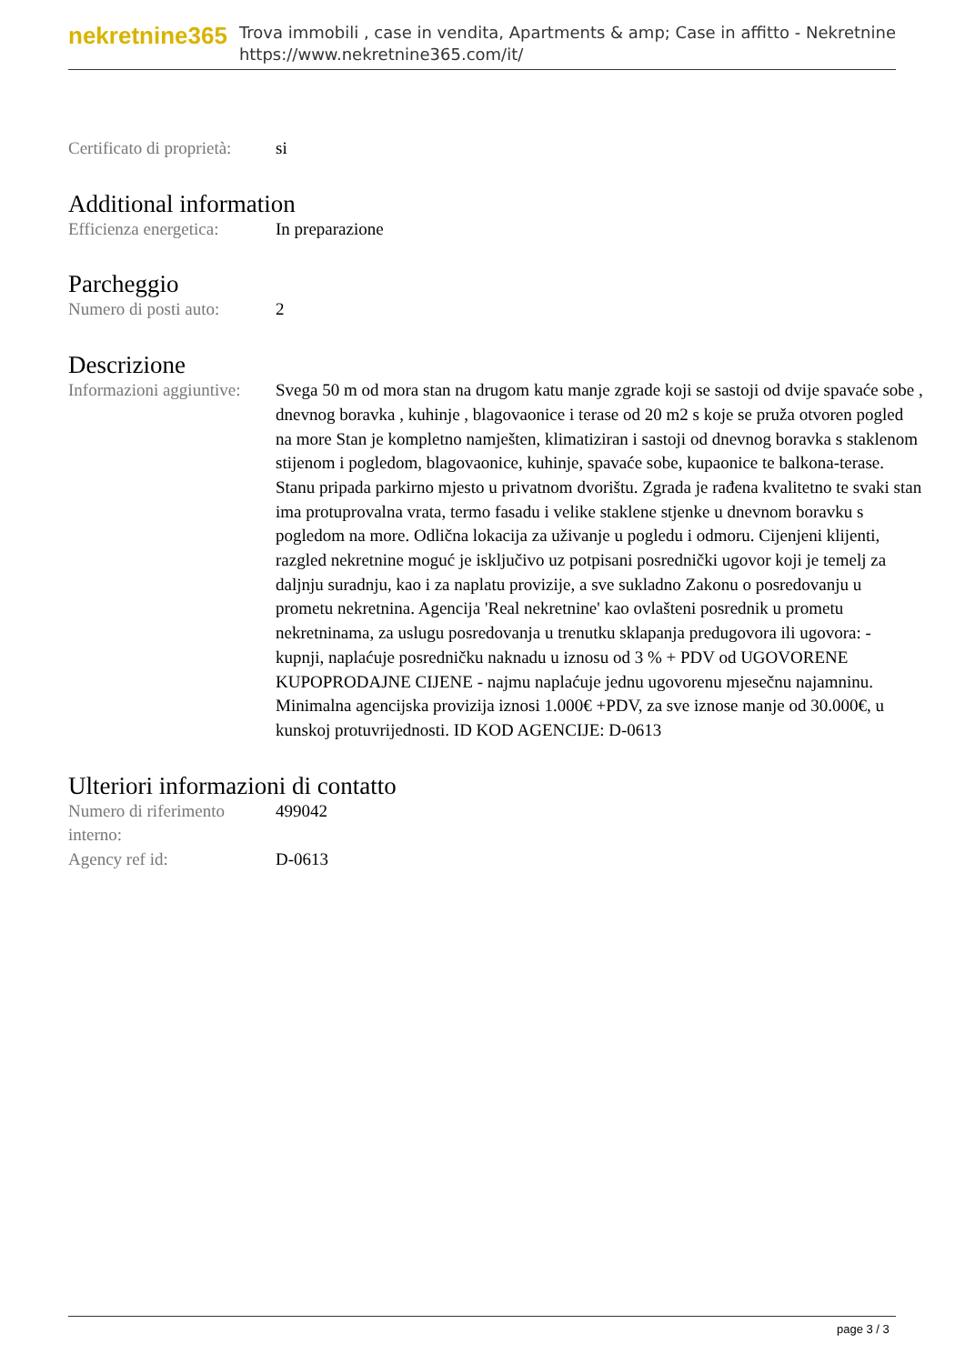nekretnine365
Trova immobili , case in vendita, Apartments & amp; Case in affitto - Nekretnine
https://www.nekretnine365.com/it/
Certificato di proprietà:
si
Additional information
Efficienza energetica:
In preparazione
Parcheggio
Numero di posti auto:
2
Descrizione
Informazioni aggiuntive:
Svega 50 m od mora stan na drugom katu manje zgrade koji se sastoji od dvije spavaće sobe , dnevnog boravka , kuhinje , blagovaonice i terase od 20 m2 s koje se pruža otvoren pogled na more Stan je kompletno namješten, klimatiziran i sastoji od dnevnog boravka s staklenom stijenom i pogledom, blagovaonice, kuhinje, spavaće sobe, kupaonice te balkona-terase. Stanu pripada parkirno mjesto u privatnom dvorištu. Zgrada je rađena kvalitetno te svaki stan ima protuprovalna vrata, termo fasadu i velike staklene stjenke u dnevnom boravku s pogledom na more. Odlična lokacija za uživanje u pogledu i odmoru. Cijenjeni klijenti, razgled nekretnine moguć je isključivo uz potpisani posrednički ugovor koji je temelj za daljnju suradnju, kao i za naplatu provizije, a sve sukladno Zakonu o posredovanju u prometu nekretnina. Agencija 'Real nekretnine' kao ovlašteni posrednik u prometu nekretninama, za uslugu posredovanja u trenutku sklapanja predugovora ili ugovora: - kupnji, naplaćuje posredničku naknadu u iznosu od 3 % + PDV od UGOVORENE KUPOPRODAJNE CIJENE - najmu naplaćuje jednu ugovorenu mjesečnu najamninu. Minimalna agencijska provizija iznosi 1.000€ +PDV, za sve iznose manje od 30.000€, u kunskoj protuvrijednosti. ID KOD AGENCIJE: D-0613
Ulteriori informazioni di contatto
Numero di riferimento interno:
499042
Agency ref id: D-0613
page 3 / 3